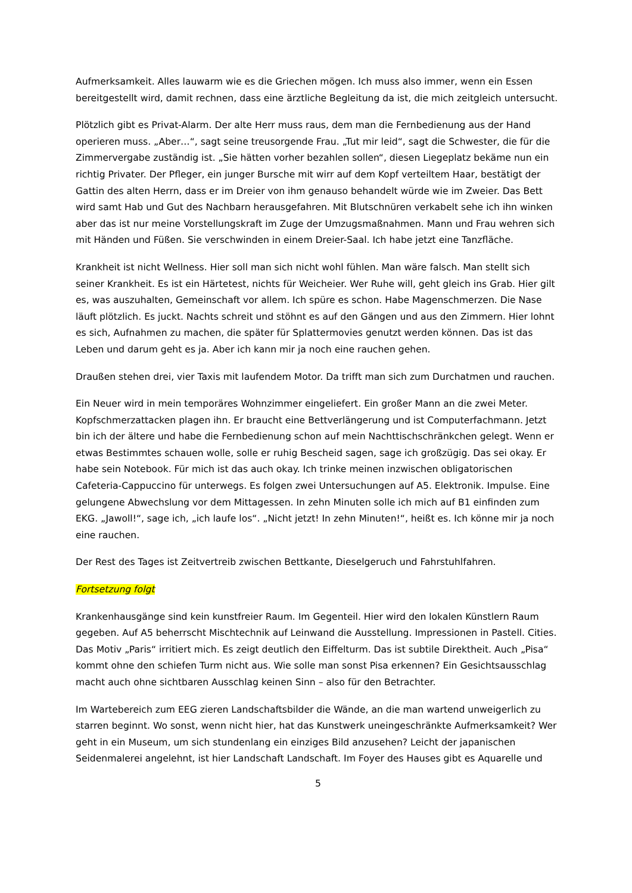Aufmerksamkeit. Alles lauwarm wie es die Griechen mögen. Ich muss also immer, wenn ein Essen bereitgestellt wird, damit rechnen, dass eine ärztliche Begleitung da ist, die mich zeitgleich untersucht.
Plötzlich gibt es Privat-Alarm. Der alte Herr muss raus, dem man die Fernbedienung aus der Hand operieren muss. „Aber…“, sagt seine treusorgende Frau. „Tut mir leid“, sagt die Schwester, die für die Zimmervergabe zuständig ist. „Sie hätten vorher bezahlen sollen“, diesen Liegeplatz bekäme nun ein richtig Privater. Der Pfleger, ein junger Bursche mit wirr auf dem Kopf verteiltem Haar, bestätigt der Gattin des alten Herrn, dass er im Dreier von ihm genauso behandelt würde wie im Zweier. Das Bett wird samt Hab und Gut des Nachbarn herausgefahren. Mit Blutschnüren verkabelt sehe ich ihn winken aber das ist nur meine Vorstellungskraft im Zuge der Umzugsmaßnahmen. Mann und Frau wehren sich mit Händen und Füßen. Sie verschwinden in einem Dreier-Saal. Ich habe jetzt eine Tanzfläche.
Krankheit ist nicht Wellness. Hier soll man sich nicht wohl fühlen. Man wäre falsch. Man stellt sich seiner Krankheit. Es ist ein Härtetest, nichts für Weicheier. Wer Ruhe will, geht gleich ins Grab. Hier gilt es, was auszuhalten, Gemeinschaft vor allem. Ich spüre es schon. Habe Magenschmerzen. Die Nase läuft plötzlich. Es juckt. Nachts schreit und stöhnt es auf den Gängen und aus den Zimmern. Hier lohnt es sich, Aufnahmen zu machen, die später für Splattermovies genutzt werden können. Das ist das Leben und darum geht es ja. Aber ich kann mir ja noch eine rauchen gehen.
Draußen stehen drei, vier Taxis mit laufendem Motor. Da trifft man sich zum Durchatmen und rauchen.
Ein Neuer wird in mein temporäres Wohnzimmer eingeliefert. Ein großer Mann an die zwei Meter. Kopfschmerzattacken plagen ihn. Er braucht eine Bettverlängerung und ist Computerfachmann. Jetzt bin ich der ältere und habe die Fernbedienung schon auf mein Nachttischschränkchen gelegt. Wenn er etwas Bestimmtes schauen wolle, solle er ruhig Bescheid sagen, sage ich großzügig. Das sei okay. Er habe sein Notebook. Für mich ist das auch okay. Ich trinke meinen inzwischen obligatorischen Cafeteria-Cappuccino für unterwegs. Es folgen zwei Untersuchungen auf A5. Elektronik. Impulse. Eine gelungene Abwechslung vor dem Mittagessen. In zehn Minuten solle ich mich auf B1 einfinden zum EKG. „Jawoll!“, sage ich, „ich laufe los“. „Nicht jetzt! In zehn Minuten!“, heißt es. Ich könne mir ja noch eine rauchen.
Der Rest des Tages ist Zeitvertreib zwischen Bettkante, Dieselgeruch und Fahrstuhlfahren.
Fortsetzung folgt
Krankenhausgänge sind kein kunstfreier Raum. Im Gegenteil. Hier wird den lokalen Künstlern Raum gegeben. Auf A5 beherrscht Mischtechnik auf Leinwand die Ausstellung. Impressionen in Pastell. Cities. Das Motiv „Paris“ irritiert mich. Es zeigt deutlich den Eiffelturm. Das ist subtile Direktheit. Auch „Pisa“ kommt ohne den schiefen Turm nicht aus. Wie solle man sonst Pisa erkennen? Ein Gesichtsausschlag macht auch ohne sichtbaren Ausschlag keinen Sinn – also für den Betrachter.
Im Wartebereich zum EEG zieren Landschaftsbilder die Wände, an die man wartend unweigerlich zu starren beginnt. Wo sonst, wenn nicht hier, hat das Kunstwerk uneingeschränkte Aufmerksamkeit? Wer geht in ein Museum, um sich stundenlang ein einziges Bild anzusehen? Leicht der japanischen Seidenmalerei angelehnt, ist hier Landschaft Landschaft. Im Foyer des Hauses gibt es Aquarelle und
5